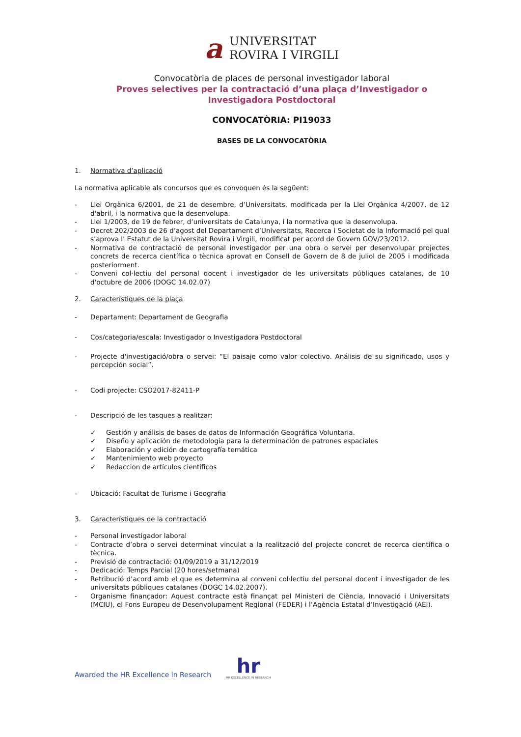a
UNIVERSITAT
ROVIRA I VIRGILI
Convocatòria de places de personal investigador laboral
Proves selectives per la contractació d’una plaça d’Investigador o Investigadora Postdoctoral
CONVOCATÒRIA: PI19033
BASES DE LA CONVOCATÒRIA
1. Normativa d’aplicació
La normativa aplicable als concursos que es convoquen és la següent:
- Llei Orgànica 6/2001, de 21 de desembre, d’Universitats, modificada per la Llei Orgànica 4/2007, de 12 d'abril, i la normativa que la desenvolupa.
- Llei 1/2003, de 19 de febrer, d’universitats de Catalunya, i la normativa que la desenvolupa.
- Decret 202/2003 de 26 d’agost del Departament d’Universitats, Recerca i Societat de la Informació pel qual s’aprova l’ Estatut de la Universitat Rovira i Virgili, modificat per acord de Govern GOV/23/2012.
- Normativa de contractació de personal investigador per una obra o servei per desenvolupar projectes concrets de recerca científica o tècnica aprovat en Consell de Govern de 8 de juliol de 2005 i modificada posteriorment.
- Conveni col·lectiu del personal docent i investigador de les universitats públiques catalanes, de 10 d'octubre de 2006 (DOGC 14.02.07)
2. Característiques de la plaça
- Departament: Departament de Geografia
- Cos/categoria/escala: Investigador o Investigadora Postdoctoral
- Projecte d'investigació/obra o servei: “El paisaje como valor colectivo. Análisis de su significado, usos y percepción social”.
- Codi projecte: CSO2017-82411-P
- Descripció de les tasques a realitzar:
✓ Gestión y análisis de bases de datos de Información Geográfica Voluntaria.
✓ Diseño y aplicación de metodología para la determinación de patrones espaciales
✓ Elaboración y edición de cartografía temática
✓ Mantenimiento web proyecto
✓ Redaccion de artículos científicos
- Ubicació: Facultat de Turisme i Geografia
3. Característiques de la contractació
- Personal investigador laboral
- Contracte d’obra o servei determinat vinculat a la realització del projecte concret de recerca científica o tècnica.
- Previsió de contractació: 01/09/2019 a 31/12/2019
- Dedicació: Temps Parcial (20 hores/setmana)
- Retribució d’acord amb el que es determina al conveni col·lectiu del personal docent i investigador de les universitats públiques catalanes (DOGC 14.02.2007).
- Organisme finançador: Aquest contracte està finançat pel Ministeri de Ciència, Innovació i Universitats (MCIU), el Fons Europeu de Desenvolupament Regional (FEDER) i l’Agència Estatal d’Investigació (AEI).
Awarded the HR Excellence in Research
hr
HR EXCELLENCE IN RESEARCH